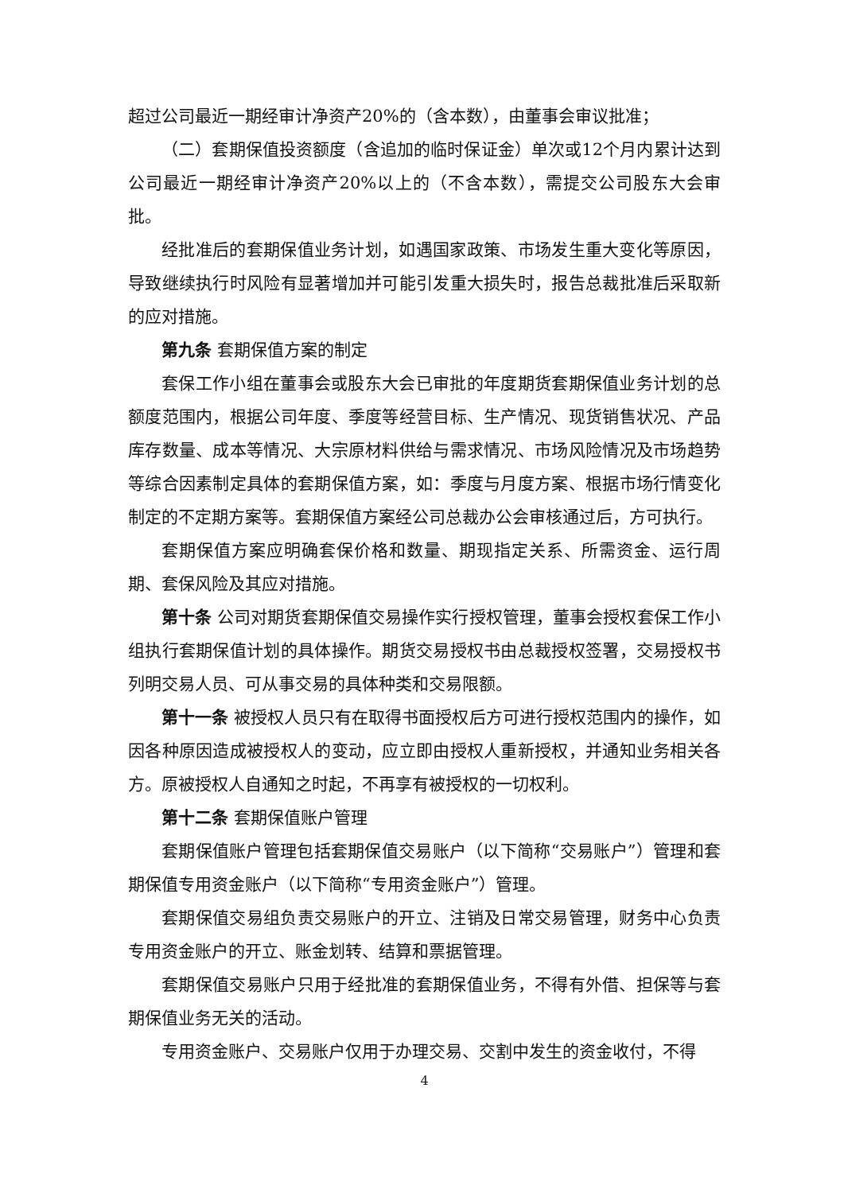超过公司最近一期经审计净资产20%的（含本数），由董事会审议批准；
（二）套期保值投资额度（含追加的临时保证金）单次或12个月内累计达到公司最近一期经审计净资产20%以上的（不含本数），需提交公司股东大会审批。
经批准后的套期保值业务计划，如遇国家政策、市场发生重大变化等原因，导致继续执行时风险有显著增加并可能引发重大损失时，报告总裁批准后采取新的应对措施。
第九条 套期保值方案的制定
套保工作小组在董事会或股东大会已审批的年度期货套期保值业务计划的总额度范围内，根据公司年度、季度等经营目标、生产情况、现货销售状况、产品库存数量、成本等情况、大宗原材料供给与需求情况、市场风险情况及市场趋势等综合因素制定具体的套期保值方案，如：季度与月度方案、根据市场行情变化制定的不定期方案等。套期保值方案经公司总裁办公会审核通过后，方可执行。
套期保值方案应明确套保价格和数量、期现指定关系、所需资金、运行周期、套保风险及其应对措施。
第十条 公司对期货套期保值交易操作实行授权管理，董事会授权套保工作小组执行套期保值计划的具体操作。期货交易授权书由总裁授权签署，交易授权书列明交易人员、可从事交易的具体种类和交易限额。
第十一条 被授权人员只有在取得书面授权后方可进行授权范围内的操作，如因各种原因造成被授权人的变动，应立即由授权人重新授权，并通知业务相关各方。原被授权人自通知之时起，不再享有被授权的一切权利。
第十二条 套期保值账户管理
套期保值账户管理包括套期保值交易账户（以下简称“交易账户”）管理和套期保值专用资金账户（以下简称“专用资金账户”）管理。
套期保值交易组负责交易账户的开立、注销及日常交易管理，财务中心负责专用资金账户的开立、账金划转、结算和票据管理。
套期保值交易账户只用于经批准的套期保值业务，不得有外借、担保等与套期保值业务无关的活动。
专用资金账户、交易账户仅用于办理交易、交割中发生的资金收付，不得
4